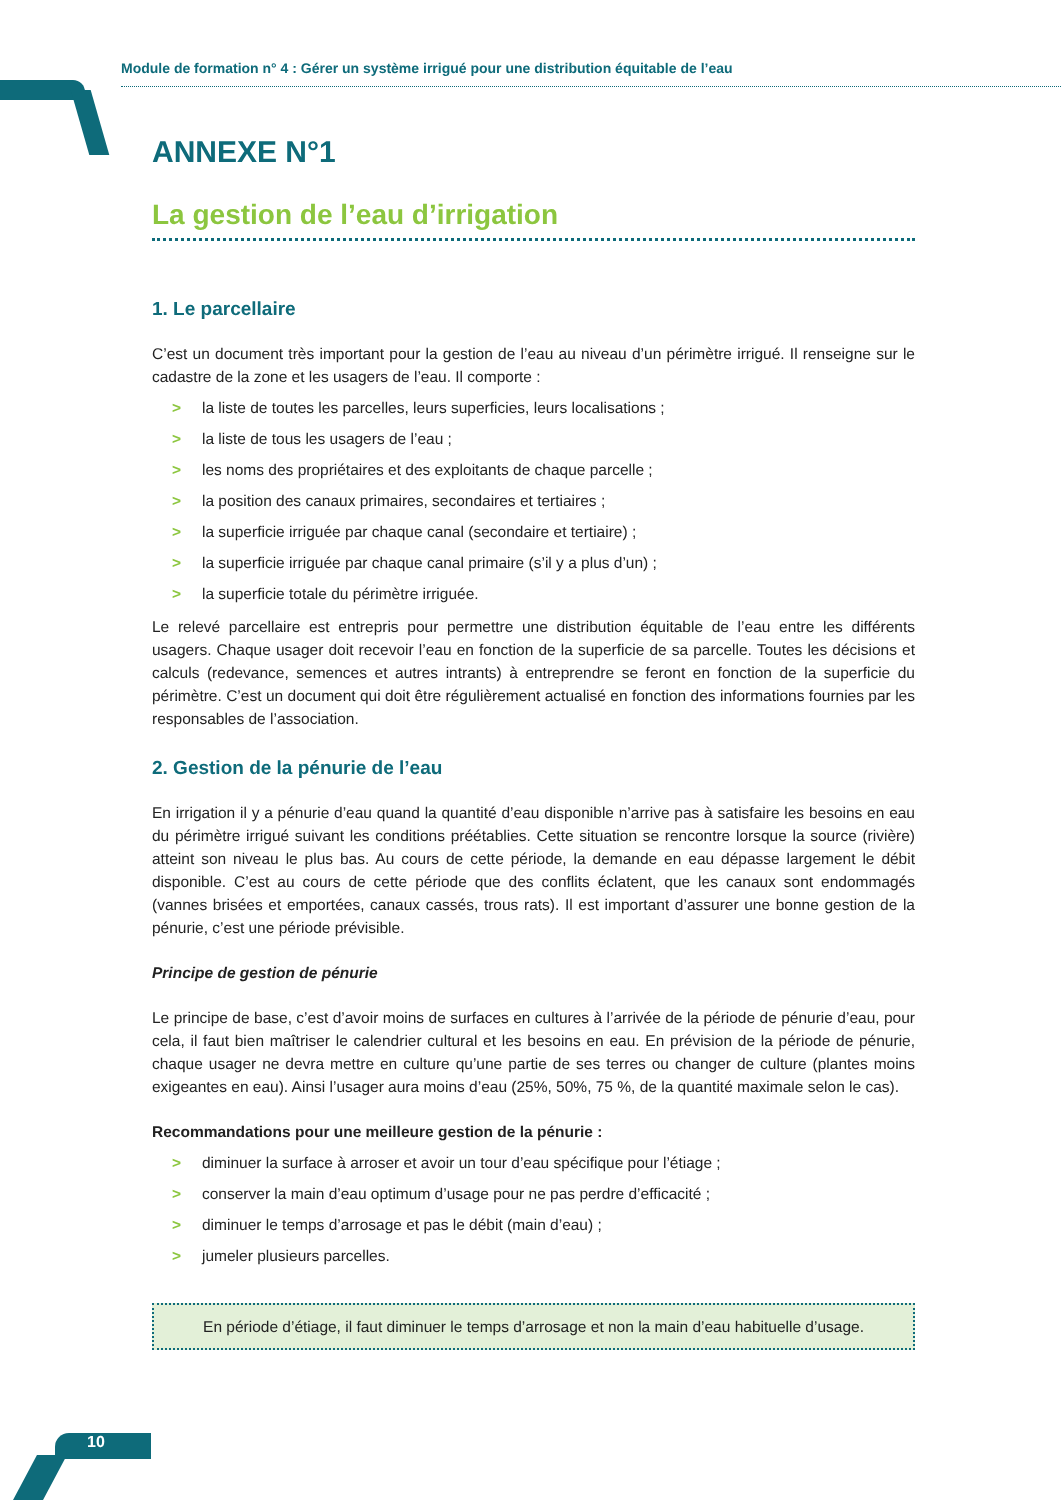Module de formation n° 4 : Gérer un système irrigué pour une distribution équitable de l’eau
ANNEXE N°1
La gestion de l’eau d’irrigation
1. Le parcellaire
C’est un document très important pour la gestion de l’eau au niveau d’un périmètre irrigué. Il renseigne sur le cadastre de la zone et les usagers de l’eau. Il comporte :
> la liste de toutes les parcelles, leurs superficies, leurs localisations ;
> la liste de tous les usagers de l’eau ;
> les noms des propriétaires et des exploitants de chaque parcelle ;
> la position des canaux primaires, secondaires et tertiaires ;
> la superficie irriguée par chaque canal (secondaire et tertiaire) ;
> la superficie irriguée par chaque canal primaire (s’il y a plus d’un) ;
> la superficie totale du périmètre irriguée.
Le relevé parcellaire est entrepris pour permettre une distribution équitable de l’eau entre les différents usagers. Chaque usager doit recevoir l’eau en fonction de la superficie de sa parcelle. Toutes les décisions et calculs (redevance, semences et autres intrants) à entreprendre se feront en fonction de la superficie du périmètre. C’est un document qui doit être régulièrement actualisé en fonction des informations fournies par les responsables de l’association.
2. Gestion de la pénurie de l’eau
En irrigation il y a pénurie d’eau quand la quantité d’eau disponible n’arrive pas à satisfaire les besoins en eau du périmètre irrigué suivant les conditions préétablies. Cette situation se rencontre lorsque la source (rivière) atteint son niveau le plus bas. Au cours de cette période, la demande en eau dépasse largement le débit disponible. C’est au cours de cette période que des conflits éclatent, que les canaux sont endommagés (vannes brisées et emportées, canaux cassés, trous rats). Il est important d’assurer une bonne gestion de la pénurie, c’est une période prévisible.
Principe de gestion de pénurie
Le principe de base, c’est d’avoir moins de surfaces en cultures à l’arrivée de la période de pénurie d’eau, pour cela, il faut bien maîtriser le calendrier cultural et les besoins en eau. En prévision de la période de pénurie, chaque usager ne devra mettre en culture qu’une partie de ses terres ou changer de culture (plantes moins exigeantes en eau). Ainsi l’usager aura moins d’eau (25%, 50%, 75 %, de la quantité maximale selon le cas).
Recommandations pour une meilleure gestion de la pénurie :
> diminuer la surface à arroser et avoir un tour d’eau spécifique pour l’étiage ;
> conserver la main d’eau optimum d’usage pour ne pas perdre d’efficacité ;
> diminuer le temps d’arrosage et pas le débit (main d’eau) ;
> jumeler plusieurs parcelles.
En période d’étiage, il faut diminuer le temps d’arrosage et non la main d’eau habituelle d’usage.
10